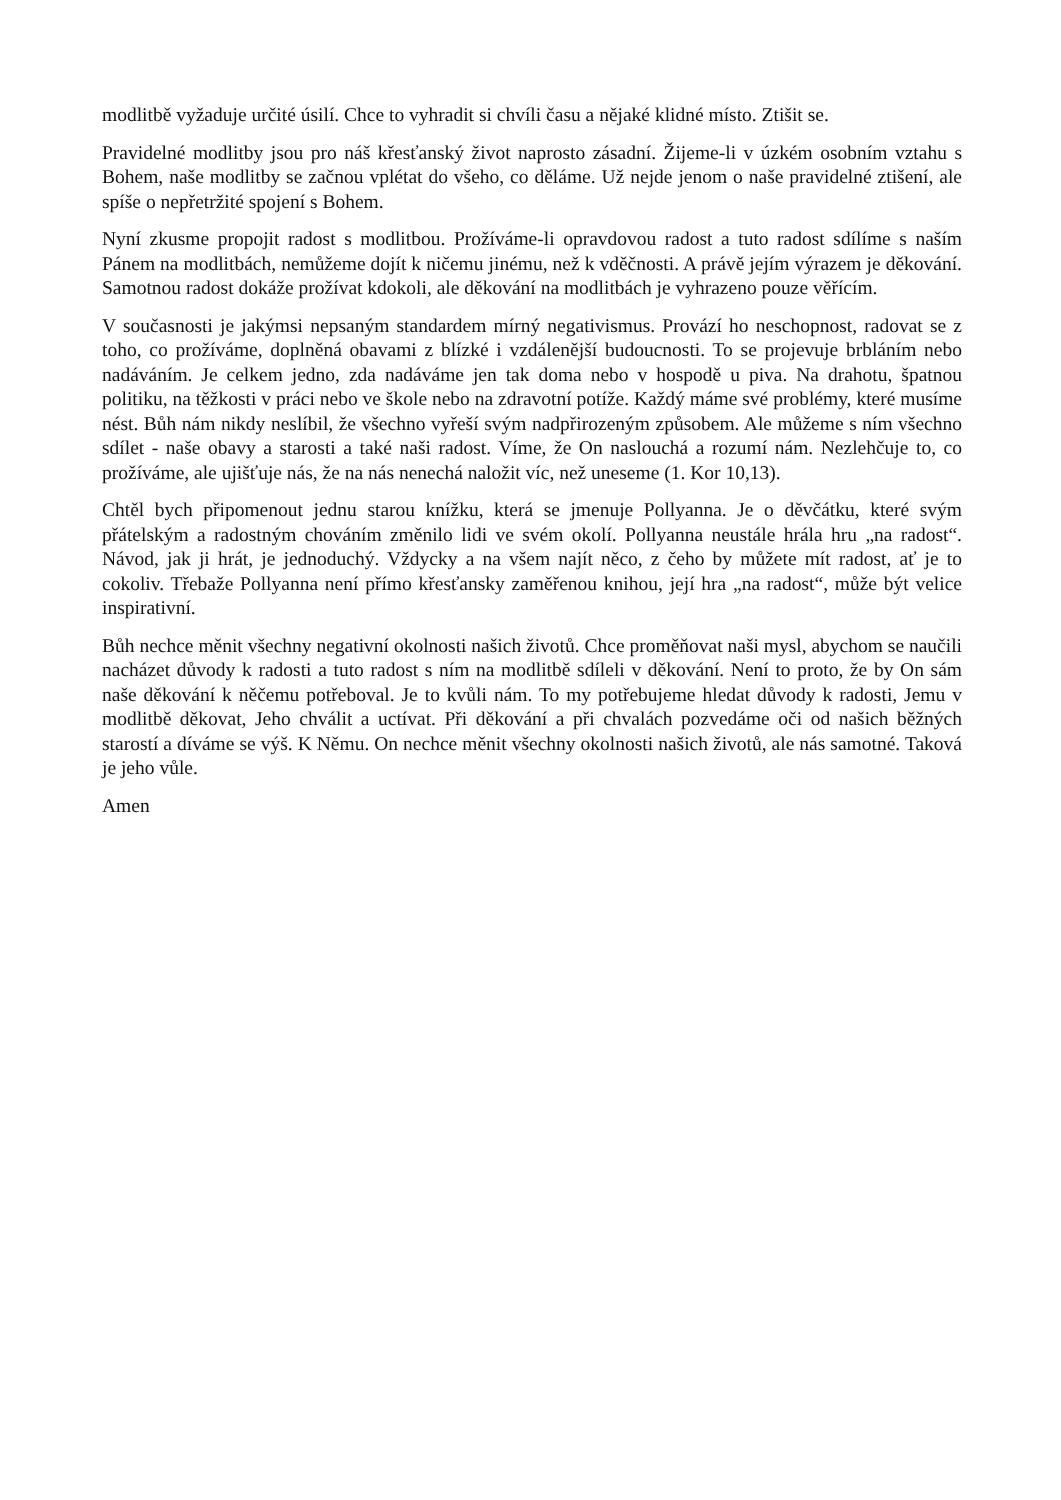modlitbě vyžaduje určité úsilí. Chce to vyhradit si chvíli času a nějaké klidné místo. Ztišit se.
Pravidelné modlitby jsou pro náš křesťanský život naprosto zásadní. Žijeme-li v úzkém osobním vztahu s Bohem, naše modlitby se začnou vplétat do všeho, co děláme. Už nejde jenom o naše pravidelné ztišení, ale spíše o nepřetržité spojení s Bohem.
Nyní zkusme propojit radost s modlitbou. Prožíváme-li opravdovou radost a tuto radost sdílíme s naším Pánem na modlitbách, nemůžeme dojít k ničemu jinému, než k vděčnosti. A právě jejím výrazem je děkování. Samotnou radost dokáže prožívat kdokoli, ale děkování na modlitbách je vyhrazeno pouze věřícím.
V současnosti je jakýmsi nepsaným standardem mírný negativismus. Provází ho neschopnost, radovat se z toho, co prožíváme, doplněná obavami z blízké i vzdálenější budoucnosti. To se projevuje brbláním nebo nadáváním. Je celkem jedno, zda nadáváme jen tak doma nebo v hospodě u piva. Na drahotu, špatnou politiku, na těžkosti v práci nebo ve škole nebo na zdravotní potíže. Každý máme své problémy, které musíme nést. Bůh nám nikdy neslíbil, že všechno vyřeší svým nadpřirozeným způsobem. Ale můžeme s ním všechno sdílet - naše obavy a starosti a také naši radost. Víme, že On naslouchá a rozumí nám. Nezlehčuje to, co prožíváme, ale ujišťuje nás, že na nás nenechá naložit víc, než uneseme (1. Kor 10,13).
Chtěl bych připomenout jednu starou knížku, která se jmenuje Pollyanna. Je o děvčátku, které svým přátelským a radostným chováním změnilo lidi ve svém okolí. Pollyanna neustále hrála hru „na radost“. Návod, jak ji hrát, je jednoduchý. Vždycky a na všem najít něco, z čeho by můžete mít radost, ať je to cokoliv. Třebaže Pollyanna není přímo křesťansky zaměřenou knihou, její hra „na radost“, může být velice inspirativní.
Bůh nechce měnit všechny negativní okolnosti našich životů. Chce proměňovat naši mysl, abychom se naučili nacházet důvody k radosti a tuto radost s ním na modlitbě sdíleli v děkování. Není to proto, že by On sám naše děkování k něčemu potřeboval. Je to kvůli nám. To my potřebujeme hledat důvody k radosti, Jemu v modlitbě děkovat, Jeho chválit a uctívat. Při děkování a při chvalách pozvedáme oči od našich běžných starostí a díváme se výš. K Němu. On nechce měnit všechny okolnosti našich životů, ale nás samotné. Taková je jeho vůle.
Amen